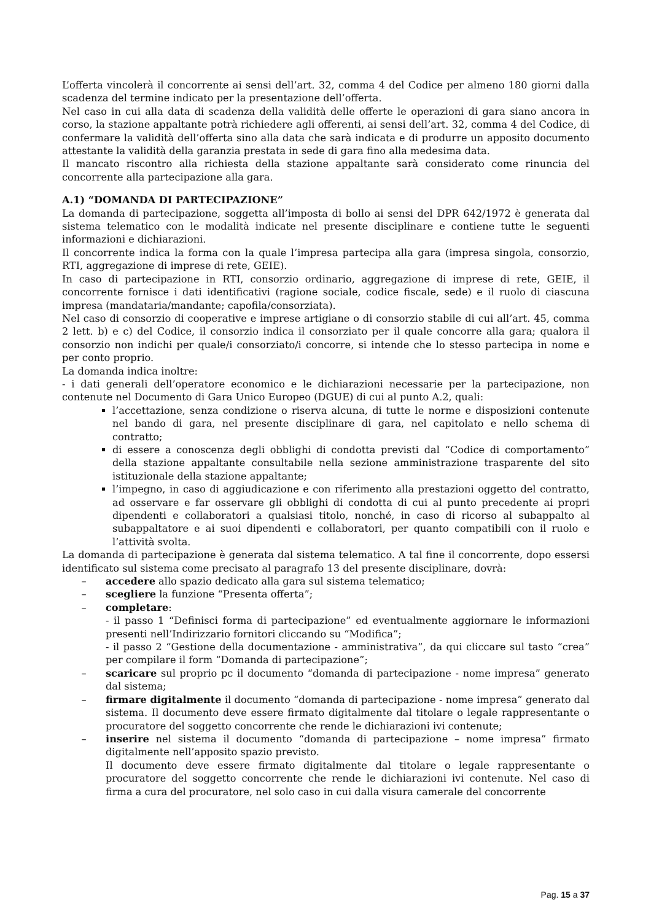L’offerta vincolerà il concorrente ai sensi dell’art. 32, comma 4 del Codice per almeno 180 giorni dalla scadenza del termine indicato per la presentazione dell’offerta.
Nel caso in cui alla data di scadenza della validità delle offerte le operazioni di gara siano ancora in corso, la stazione appaltante potrà richiedere agli offerenti, ai sensi dell’art. 32, comma 4 del Codice, di confermare la validità dell’offerta sino alla data che sarà indicata e di produrre un apposito documento attestante la validità della garanzia prestata in sede di gara fino alla medesima data.
Il mancato riscontro alla richiesta della stazione appaltante sarà considerato come rinuncia del concorrente alla partecipazione alla gara.
A.1) “DOMANDA DI PARTECIPAZIONE”
La domanda di partecipazione, soggetta all’imposta di bollo ai sensi del DPR 642/1972 è generata dal sistema telematico con le modalità indicate nel presente disciplinare e contiene tutte le seguenti informazioni e dichiarazioni.
Il concorrente indica la forma con la quale l’impresa partecipa alla gara (impresa singola, consorzio, RTI, aggregazione di imprese di rete, GEIE).
In caso di partecipazione in RTI, consorzio ordinario, aggregazione di imprese di rete, GEIE, il concorrente fornisce i dati identificativi (ragione sociale, codice fiscale, sede) e il ruolo di ciascuna impresa (mandataria/mandante; capofila/consorziata).
Nel caso di consorzio di cooperative e imprese artigiane o di consorzio stabile di cui all’art. 45, comma 2 lett. b) e c) del Codice, il consorzio indica il consorziato per il quale concorre alla gara; qualora il consorzio non indichi per quale/i consorziato/i concorre, si intende che lo stesso partecipa in nome e per conto proprio.
La domanda indica inoltre:
- i dati generali dell’operatore economico e le dichiarazioni necessarie per la partecipazione, non contenute nel Documento di Gara Unico Europeo (DGUE) di cui al punto A.2, quali:
l’accettazione, senza condizione o riserva alcuna, di tutte le norme e disposizioni contenute nel bando di gara, nel presente disciplinare di gara, nel capitolato e nello schema di contratto;
di essere a conoscenza degli obblighi di condotta previsti dal “Codice di comportamento” della stazione appaltante consultabile nella sezione amministrazione trasparente del sito istituzionale della stazione appaltante;
l’impegno, in caso di aggiudicazione e con riferimento alla prestazioni oggetto del contratto, ad osservare e far osservare gli obblighi di condotta di cui al punto precedente ai propri dipendenti e collaboratori a qualsiasi titolo, nonché, in caso di ricorso al subappalto al subappaltatore e ai suoi dipendenti e collaboratori, per quanto compatibili con il ruolo e l’attività svolta.
La domanda di partecipazione è generata dal sistema telematico. A tal fine il concorrente, dopo essersi identificato sul sistema come precisato al paragrafo 13 del presente disciplinare, dovrà:
– accedere allo spazio dedicato alla gara sul sistema telematico;
– scegliere la funzione “Presenta offerta”;
– completare:
- il passo 1 “Definisci forma di partecipazione” ed eventualmente aggiornare le informazioni presenti nell’Indirizzario fornitori cliccando su “Modifica”;
- il passo 2 “Gestione della documentazione - amministrativa”, da qui cliccare sul tasto “crea” per compilare il form “Domanda di partecipazione”;
– scaricare sul proprio pc il documento “domanda di partecipazione - nome impresa” generato dal sistema;
– firmare digitalmente il documento “domanda di partecipazione - nome impresa” generato dal sistema. Il documento deve essere firmato digitalmente dal titolare o legale rappresentante o procuratore del soggetto concorrente che rende le dichiarazioni ivi contenute;
– inserire nel sistema il documento “domanda di partecipazione – nome impresa” firmato digitalmente nell’apposito spazio previsto.
Il documento deve essere firmato digitalmente dal titolare o legale rappresentante o procuratore del soggetto concorrente che rende le dichiarazioni ivi contenute. Nel caso di firma a cura del procuratore, nel solo caso in cui dalla visura camerale del concorrente
Pag. 15 a 37